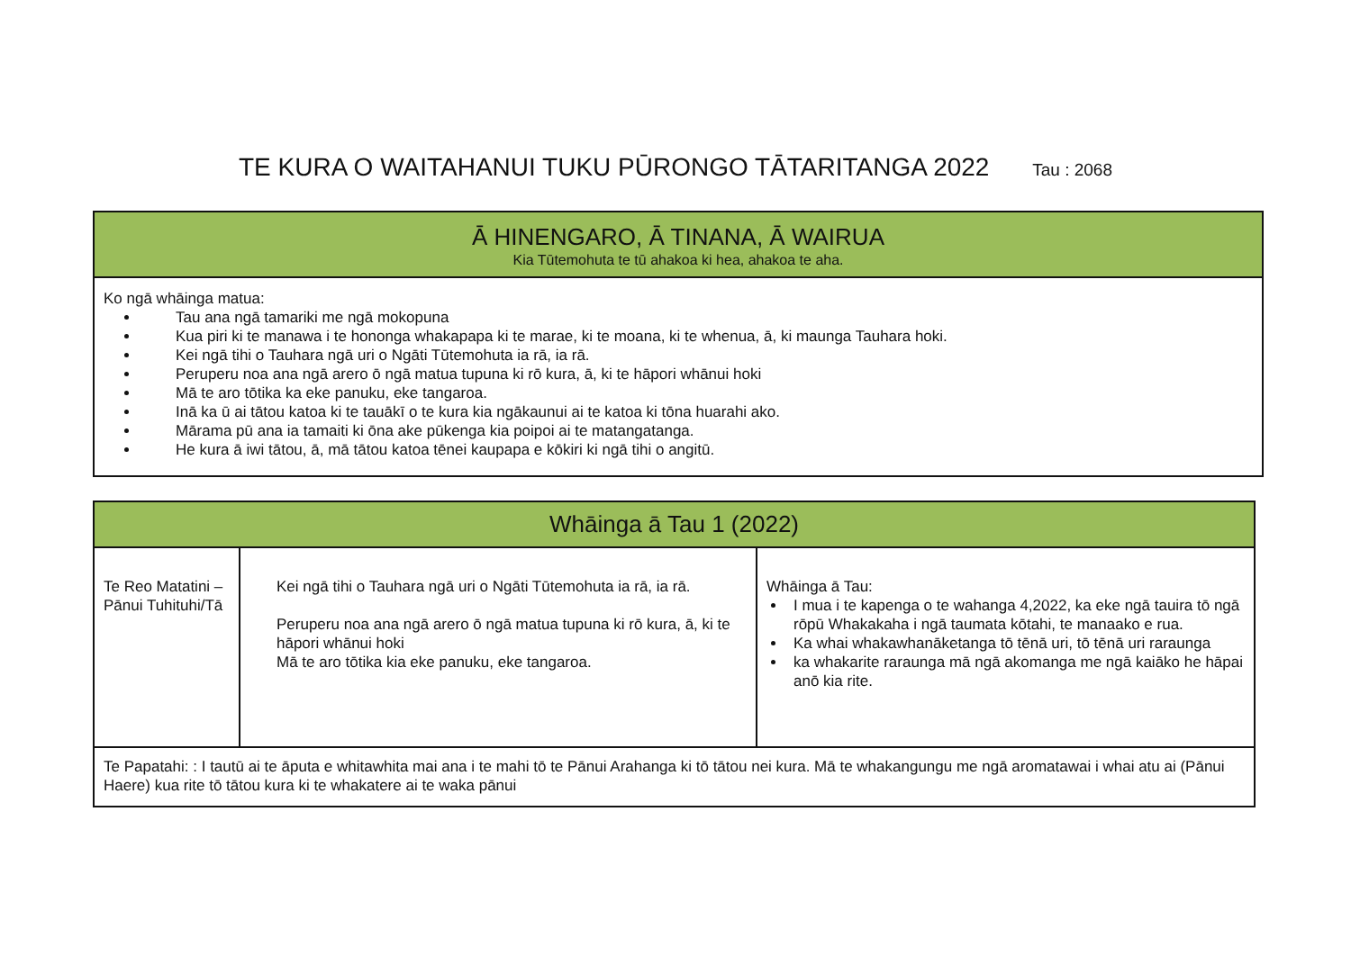TE KURA O WAITAHANUI TUKU PŪRONGO TĀTARITANGA 2022 Tau : 2068
| Ā HINENGARO, Ā TINANA, Ā WAIRUA Kia Tūtemohuta te tū ahakoa ki hea, ahakoa te aha. |
| --- |
| Ko ngā whāinga matua: Tau ana ngā tamariki me ngā mokopuna Kua piri ki te manawa i te hononga whakapapa ki te marae, ki te moana, ki te whenua, ā, ki maunga Tauhara hoki. Kei ngā tihi o Tauhara ngā uri o Ngāti Tūtemohuta ia rā, ia rā. Peruperu noa ana ngā arero ō ngā matua tupuna ki rō kura, ā, ki te hāpori whānui hoki Mā te aro tōtika ka eke panuku, eke tangaroa. Inā ka ū ai tātou katoa ki te tauākī o te kura kia ngākaunui ai te katoa ki tōna huarahi ako. Mārama pū ana ia tamaiti ki ōna ake pūkenga kia poipoi ai te matangatanga. He kura ā iwi tātou, ā, mā tātou katoa tēnei kaupapa e kōkiri ki ngā tihi o angitū. |
| Whāinga ā Tau 1 (2022) | | |
| --- | --- | --- |
| Te Reo Matatini – Pānui Tuhituhi/Tā | Kei ngā tihi o Tauhara ngā uri o Ngāti Tūtemohuta ia rā, ia rā. Peruperu noa ana ngā arero ō ngā matua tupuna ki rō kura, ā, ki te hāpori whānui hoki Mā te aro tōtika kia eke panuku, eke tangaroa. | Whāinga ā Tau: I mua i te kapenga o te wahanga 4,2022, ka eke ngā tauira tō ngā rōpū Whakakaha i ngā taumata kōtahi, te manaako e rua. Ka whai whakawhanāketanga tō tēnā uri, tō tēnā uri raraunga ka whakarite raraunga mā ngā akomanga me ngā kaiāko he hāpai anō kia rite. |
| Te Papatahi: : I tautū ai te āputa e whitawhita mai ana i te mahi tō te Pānui Arahanga ki tō tātou nei kura. Mā te whakangungu me ngā aromatawai i whai atu ai (Pānui Haere) kua rite tō tātou kura ki te whakatere ai te waka pānui | | |